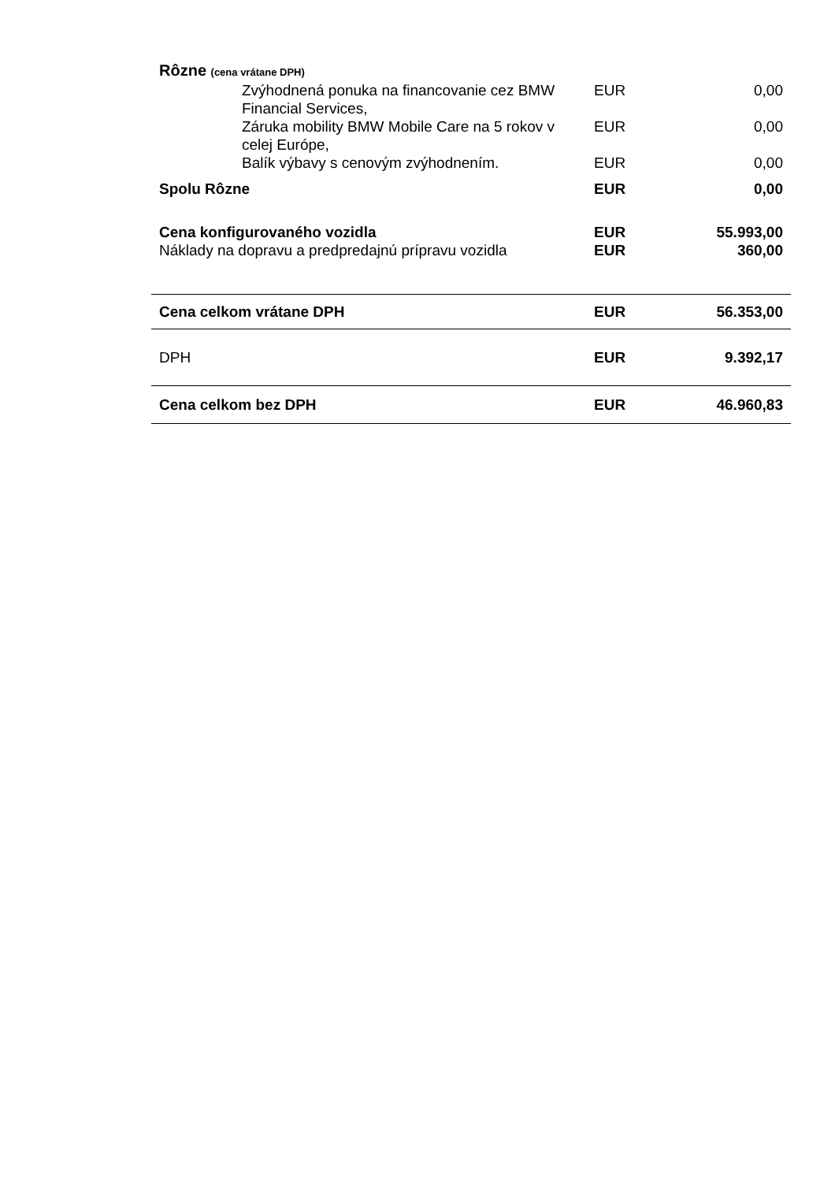| Rôzne (cena vrátane DPH) | | |
| Zvýhodnená ponuka na financovanie cez BMW Financial Services, | EUR | 0,00 |
| Záruka mobility BMW Mobile Care na 5 rokov v celej Európe, | EUR | 0,00 |
| Balík výbavy s cenovým zvýhodnením. | EUR | 0,00 |
| Spolu Rôzne | EUR | 0,00 |
| Cena konfigurovaného vozidla | EUR | 55.993,00 |
| Náklady na dopravu a predpredajnú prípravu vozidla | EUR | 360,00 |
| Cena celkom vrátane DPH | EUR | 56.353,00 |
| DPH | EUR | 9.392,17 |
| Cena celkom bez DPH | EUR | 46.960,83 |